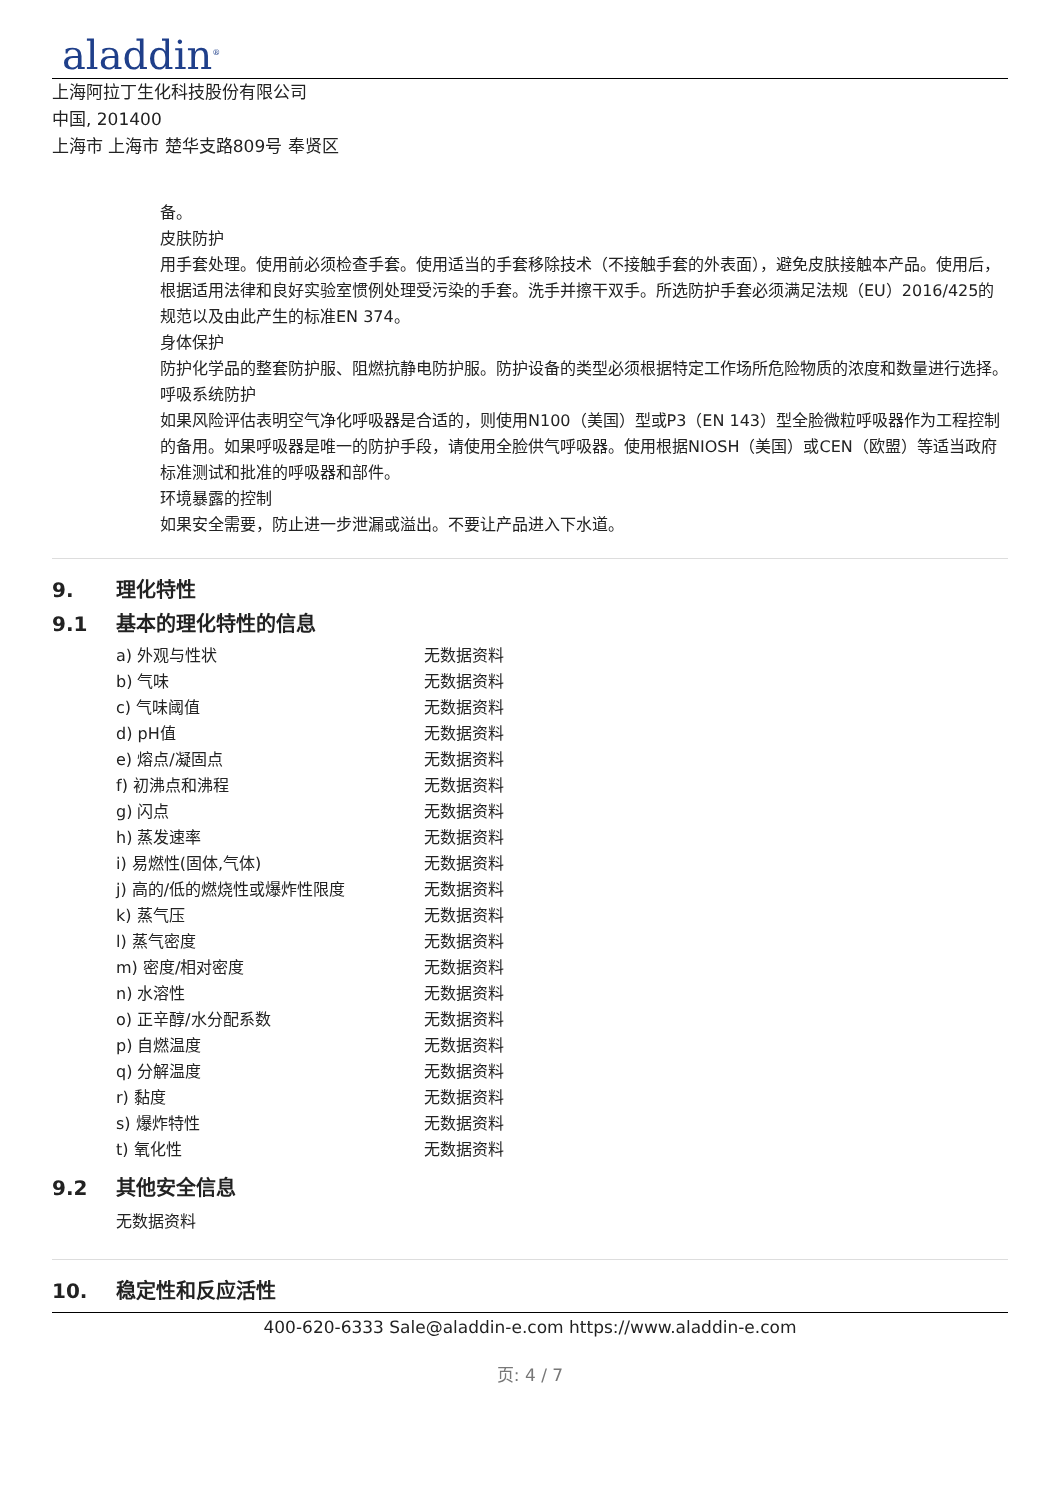aladdin<sup>®</sup>
上海阿拉丁生化科技股份有限公司
中国, 201400
上海市 上海市 楚华支路809号 奉贤区
备。
皮肤防护
用手套处理。使用前必须检查手套。使用适当的手套移除技术（不接触手套的外表面），避免皮肤接触本产品。使用后，根据适用法律和良好实验室惯例处理受污染的手套。洗手并擦干双手。所选防护手套必须满足法规（EU）2016/425的规范以及由此产生的标准EN 374。
身体保护
防护化学品的整套防护服、阻燃抗静电防护服。防护设备的类型必须根据特定工作场所危险物质的浓度和数量进行选择。
呼吸系统防护
如果风险评估表明空气净化呼吸器是合适的，则使用N100（美国）型或P3（EN 143）型全脸微粒呼吸器作为工程控制的备用。如果呼吸器是唯一的防护手段，请使用全脸供气呼吸器。使用根据NIOSH（美国）或CEN（欧盟）等适当政府标准测试和批准的呼吸器和部件。
环境暴露的控制
如果安全需要，防止进一步泄漏或溢出。不要让产品进入下水道。
9. 理化特性
9.1 基本的理化特性的信息
| a) 外观与性状 | 无数据资料 |
| b) 气味 | 无数据资料 |
| c) 气味阈值 | 无数据资料 |
| d) pH值 | 无数据资料 |
| e) 熔点/凝固点 | 无数据资料 |
| f) 初沸点和沸程 | 无数据资料 |
| g) 闪点 | 无数据资料 |
| h) 蒸发速率 | 无数据资料 |
| i) 易燃性(固体,气体) | 无数据资料 |
| j) 高的/低的燃烧性或爆炸性限度 | 无数据资料 |
| k) 蒸气压 | 无数据资料 |
| l) 蒸气密度 | 无数据资料 |
| m) 密度/相对密度 | 无数据资料 |
| n) 水溶性 | 无数据资料 |
| o) 正辛醇/水分配系数 | 无数据资料 |
| p) 自燃温度 | 无数据资料 |
| q) 分解温度 | 无数据资料 |
| r) 黏度 | 无数据资料 |
| s) 爆炸特性 | 无数据资料 |
| t) 氧化性 | 无数据资料 |
9.2 其他安全信息
无数据资料
10. 稳定性和反应活性
400-620-6333 Sale@aladdin-e.com https://www.aladdin-e.com
页: 4 / 7